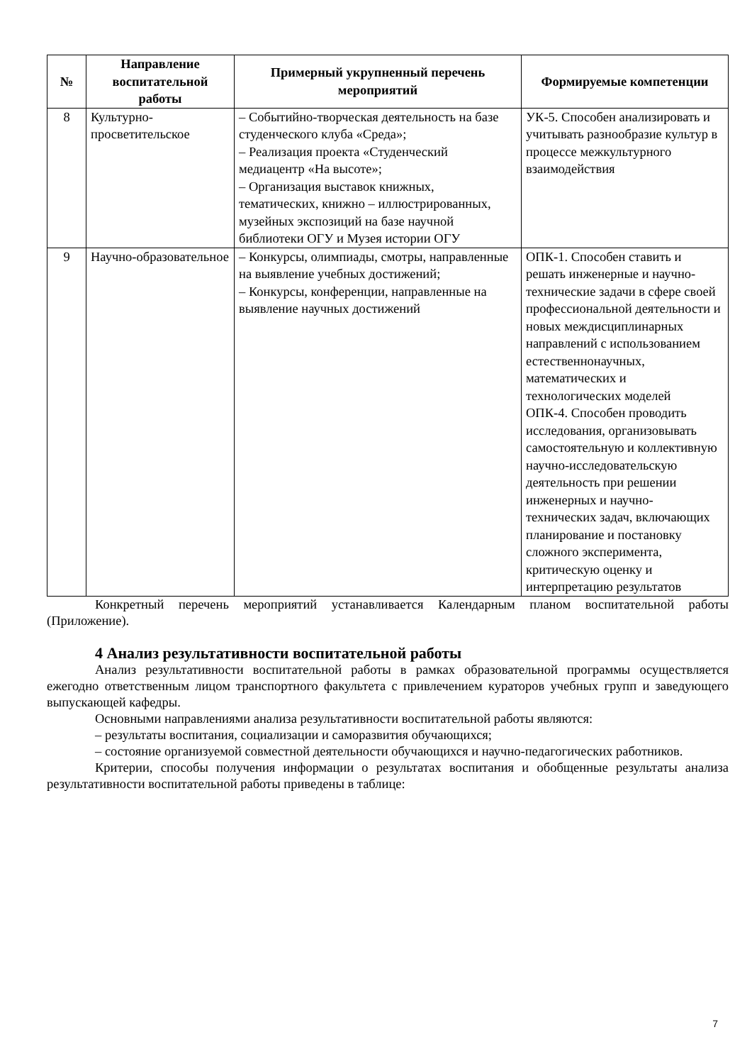| № | Направление воспитательной работы | Примерный укрупненный перечень мероприятий | Формируемые компетенции |
| --- | --- | --- | --- |
| 8 | Культурно-просветительское | – Событийно-творческая деятельность на базе студенческого клуба «Среда»; – Реализация проекта «Студенческий медиацентр «На высоте»; – Организация выставок книжных, тематических, книжно – иллюстрированных, музейных экспозиций на базе научной библиотеки ОГУ и Музея истории ОГУ | УК-5. Способен анализировать и учитывать разнообразие культур в процессе межкультурного взаимодействия |
| 9 | Научно-образовательное | – Конкурсы, олимпиады, смотры, направленные на выявление учебных достижений; – Конкурсы, конференции, направленные на выявление научных достижений | ОПК-1. Способен ставить и решать инженерные и научно-технические задачи в сфере своей профессиональной деятельности и новых междисциплинарных направлений с использованием естественнонаучных, математических и технологических моделей ОПК-4. Способен проводить исследования, организовывать самостоятельную и коллективную научно-исследовательскую деятельность при решении инженерных и научно-технических задач, включающих планирование и постановку сложного эксперимента, критическую оценку и интерпретацию результатов |
Конкретный перечень мероприятий устанавливается Календарным планом воспитательной работы (Приложение).
4 Анализ результативности воспитательной работы
Анализ результативности воспитательной работы в рамках образовательной программы осуществляется ежегодно ответственным лицом транспортного факультета с привлечением кураторов учебных групп и заведующего выпускающей кафедры.
Основными направлениями анализа результативности воспитательной работы являются:
– результаты воспитания, социализации и саморазвития обучающихся;
– состояние организуемой совместной деятельности обучающихся и научно-педагогических работников.
Критерии, способы получения информации о результатах воспитания и обобщенные результаты анализа результативности воспитательной работы приведены в таблице:
7